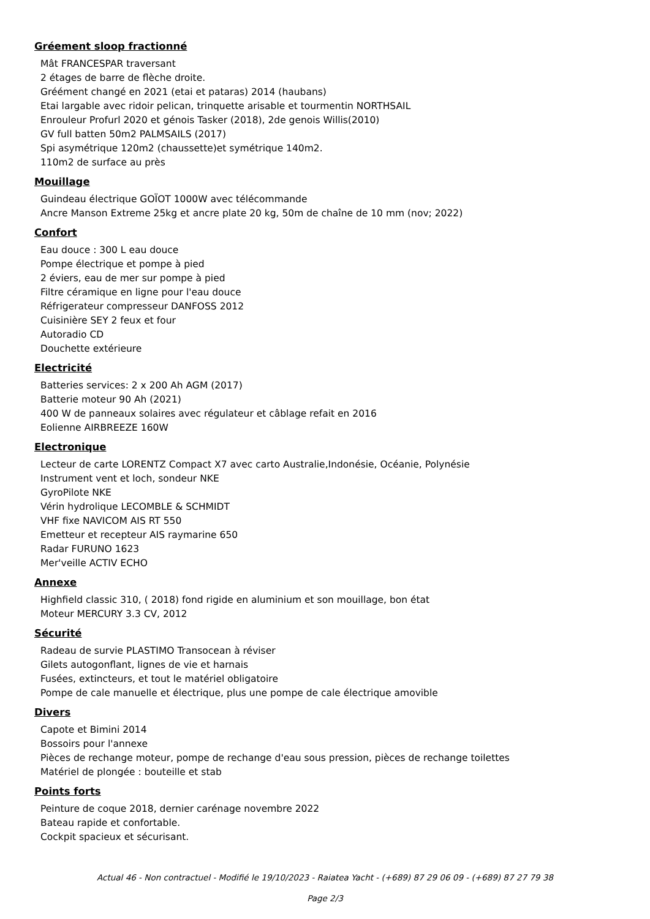Gréement sloop fractionné
Mât FRANCESPAR traversant
2 étages de barre de flèche droite.
Gréément changé en 2021 (etai et pataras) 2014 (haubans)
Etai largable avec ridoir pelican, trinquette arisable et tourmentin NORTHSAIL
Enrouleur Profurl 2020 et génois Tasker (2018), 2de genois Willis(2010)
GV full batten 50m2 PALMSAILS (2017)
Spi asymétrique 120m2 (chaussette)et symétrique 140m2.
110m2 de surface au près
Mouillage
Guindeau électrique GOÏOT 1000W avec télécommande
Ancre Manson Extreme 25kg et ancre plate 20 kg, 50m de chaîne de 10 mm (nov; 2022)
Confort
Eau douce : 300 L eau douce
Pompe électrique et pompe à pied
2 éviers, eau de mer sur pompe à pied
Filtre céramique en ligne pour l'eau douce
Réfrigerateur compresseur DANFOSS 2012
Cuisinière SEY 2 feux et four
Autoradio CD
Douchette extérieure
Electricité
Batteries services: 2 x 200 Ah AGM (2017)
Batterie moteur 90 Ah (2021)
400 W de panneaux solaires avec régulateur et câblage refait en 2016
Eolienne AIRBREEZE 160W
Electronique
Lecteur de carte LORENTZ Compact X7 avec carto Australie,Indonésie, Océanie, Polynésie
Instrument vent et loch, sondeur NKE
GyroPilote NKE
Vérin hydrolique LECOMBLE & SCHMIDT
VHF fixe NAVICOM AIS RT 550
Emetteur et recepteur AIS raymarine 650
Radar FURUNO 1623
Mer'veille ACTIV ECHO
Annexe
Highfield classic 310, ( 2018) fond rigide en aluminium et son mouillage, bon état
Moteur MERCURY 3.3 CV, 2012
Sécurité
Radeau de survie PLASTIMO Transocean à réviser
Gilets autogonflant, lignes de vie et harnais
Fusées, extincteurs, et tout le matériel obligatoire
Pompe de cale manuelle et électrique, plus une pompe de cale électrique amovible
Divers
Capote et Bimini 2014
Bossoirs pour l'annexe
Pièces de rechange moteur, pompe de rechange d'eau sous pression, pièces de rechange toilettes
Matériel de plongée : bouteille et stab
Points forts
Peinture de coque 2018, dernier carénage novembre 2022
Bateau rapide et confortable.
Cockpit spacieux et sécurisant.
Actual 46 - Non contractuel - Modifié le 19/10/2023 - Raiatea Yacht - (+689) 87 29 06 09 - (+689) 87 27 79 38
Page 2/3